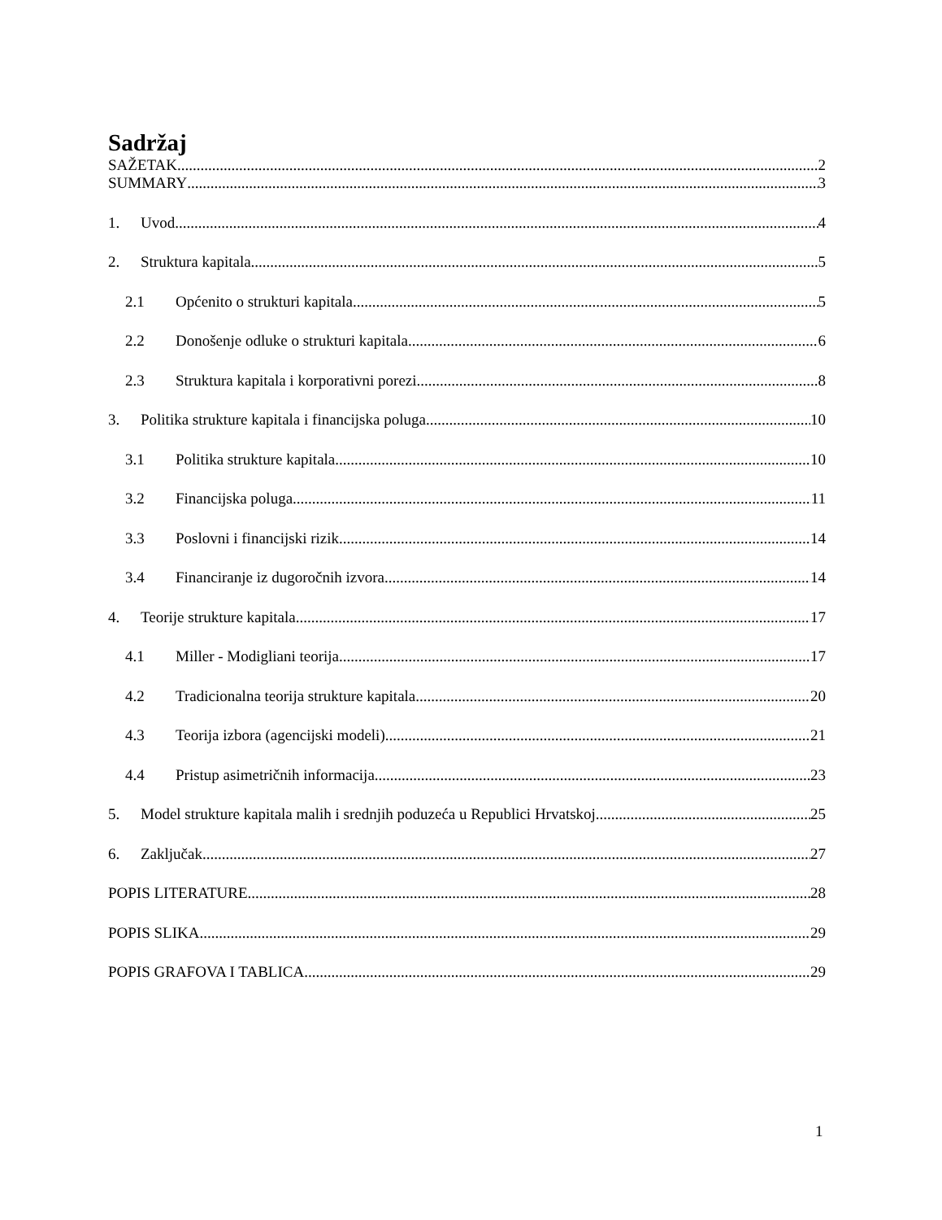Sadržaj
SAŽETAK 2
SUMMARY 3
1. Uvod 4
2. Struktura kapitala 5
2.1 Općenito o strukturi kapitala 5
2.2 Donošenje odluke o strukturi kapitala 6
2.3 Struktura kapitala i korporativni porezi 8
3. Politika strukture kapitala i financijska poluga 10
3.1 Politika strukture kapitala 10
3.2 Financijska poluga 11
3.3 Poslovni i financijski rizik 14
3.4 Financiranje iz dugoročnih izvora 14
4. Teorije strukture kapitala 17
4.1 Miller - Modigliani teorija 17
4.2 Tradicionalna teorija strukture kapitala 20
4.3 Teorija izbora (agencijski modeli) 21
4.4 Pristup asimetričnih informacija 23
5. Model strukture kapitala malih i srednjih poduzeća u Republici Hrvatskoj 25
6. Zaključak 27
POPIS LITERATURE 28
POPIS SLIKA 29
POPIS GRAFOVA I TABLICA 29
1